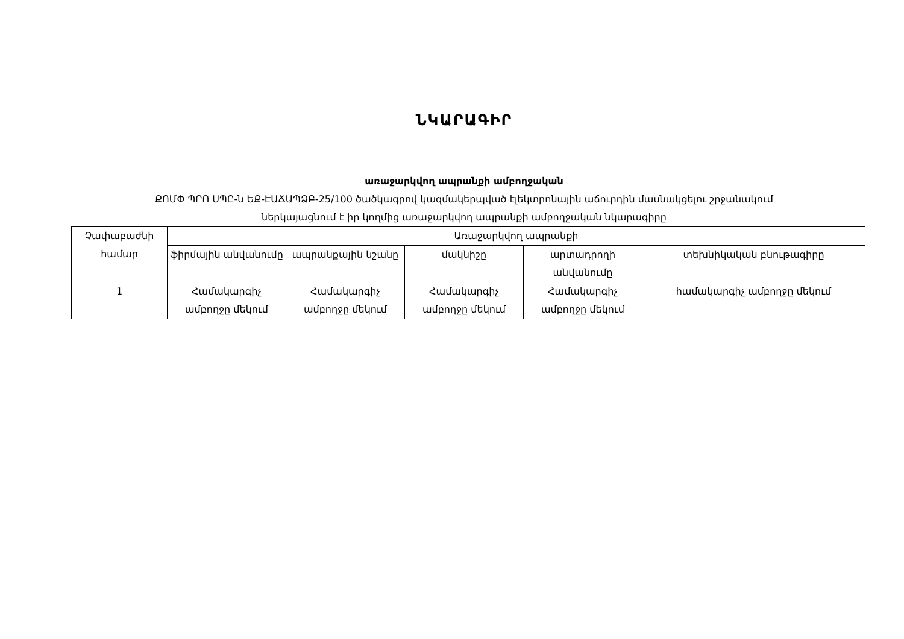ՆԿԱՐԱԳԻՐ
առաջարկվող ապրանքի ամբողջական
ՔՈՄՓ ՊՐՈ ՍՊԸ-ն ԵՔ-ԷԱՃԱՊՁԲ-25/100 ծածկագրով կազմակերպված էլեկտրոնային աճուրդին մասնակցելու շրջանակում
ներկայացնում է իր կողմից առաջարկվող ապրանքի ամբողջական նկարագիրը
| Չափաբաժնի համար | Առաջարկվող ապրանքի | | | | |
| --- | --- | --- | --- | --- | --- |
| | ֆիրմային անվանումը | ապրանքային նշանը | մակնիշը | արտադրողի անվանումը | տեխնիկական բնութագիրը |
| 1 | Համակարգիչ ամբողջը մեկում | Համակարգիչ ամբողջը մեկում | Համակարգիչ ամբողջը մեկում | Համակարգիչ ամբողջը մեկում | համակարգիչ ամբողջը մեկում |